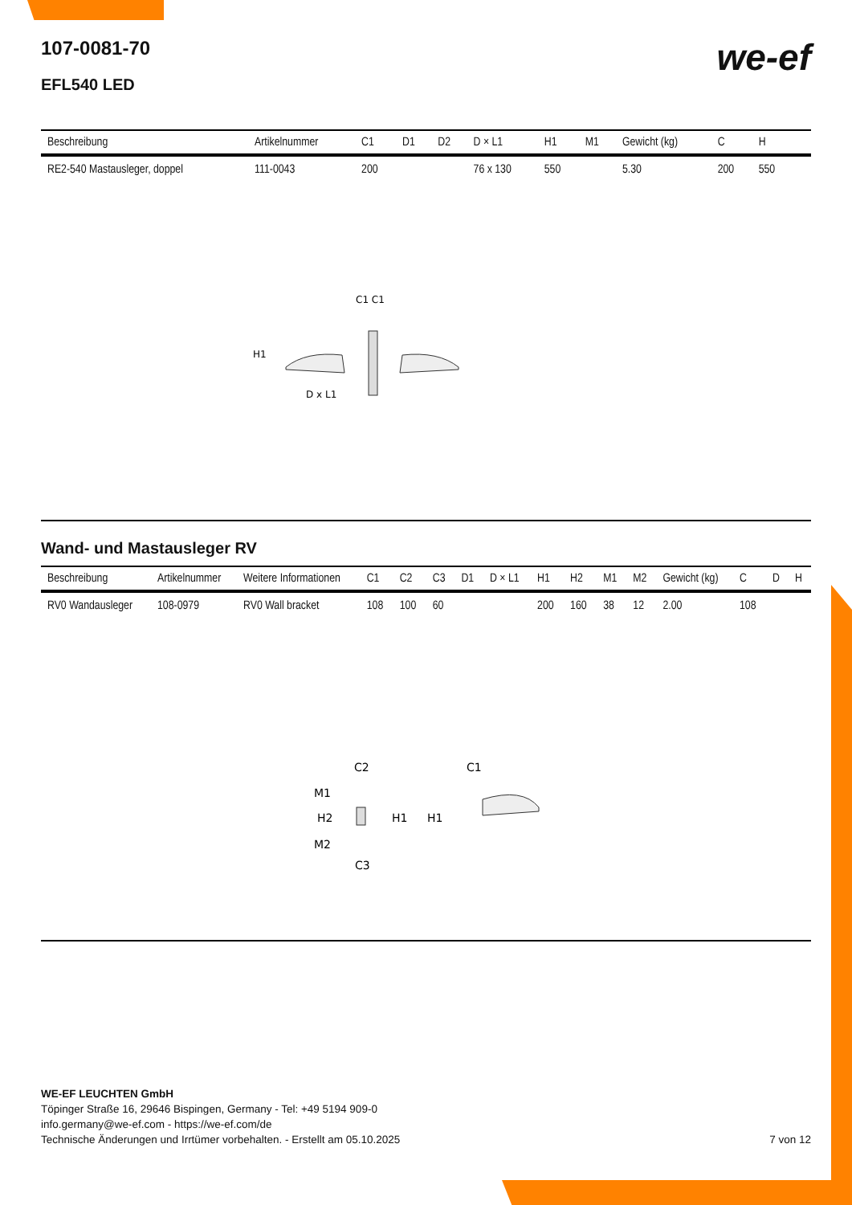107-0081-70
we-ef
EFL540 LED
| Beschreibung | Artikelnummer | C1 | D1 | D2 | D × L1 | H1 | M1 | Gewicht (kg) | C | H | |
| --- | --- | --- | --- | --- | --- | --- | --- | --- | --- | --- | --- |
| RE2-540 Mastausleger, doppel | 111-0043 | 200 | | | 76 x 130 | 550 | | 5.30 | 200 | 550 | |
C1 C1
H1
D x L1
Wand- und Mastausleger RV
| Beschreibung | Artikelnummer | Weitere Informationen | C1 | C2 | C3 | D1 | D × L1 | H1 | H2 | M1 | M2 | Gewicht (kg) | C | D | H |
| --- | --- | --- | --- | --- | --- | --- | --- | --- | --- | --- | --- | --- | --- | --- | --- |
| RV0 Wandausleger | 108-0979 | RV0 Wall bracket | 108 | 100 | 60 | | | 200 | 160 | 38 | 12 | 2.00 | 108 | | |
C2
M1
H2
H1
M2
C3
C1
H1
WE-EF LEUCHTEN GmbH
Töpinger Straße 16, 29646 Bispingen, Germany - Tel: +49 5194 909-0
info.germany@we-ef.com - https://we-ef.com/de
Technische Änderungen und Irrtümer vorbehalten. - Erstellt am 05.10.2025 7 von 12